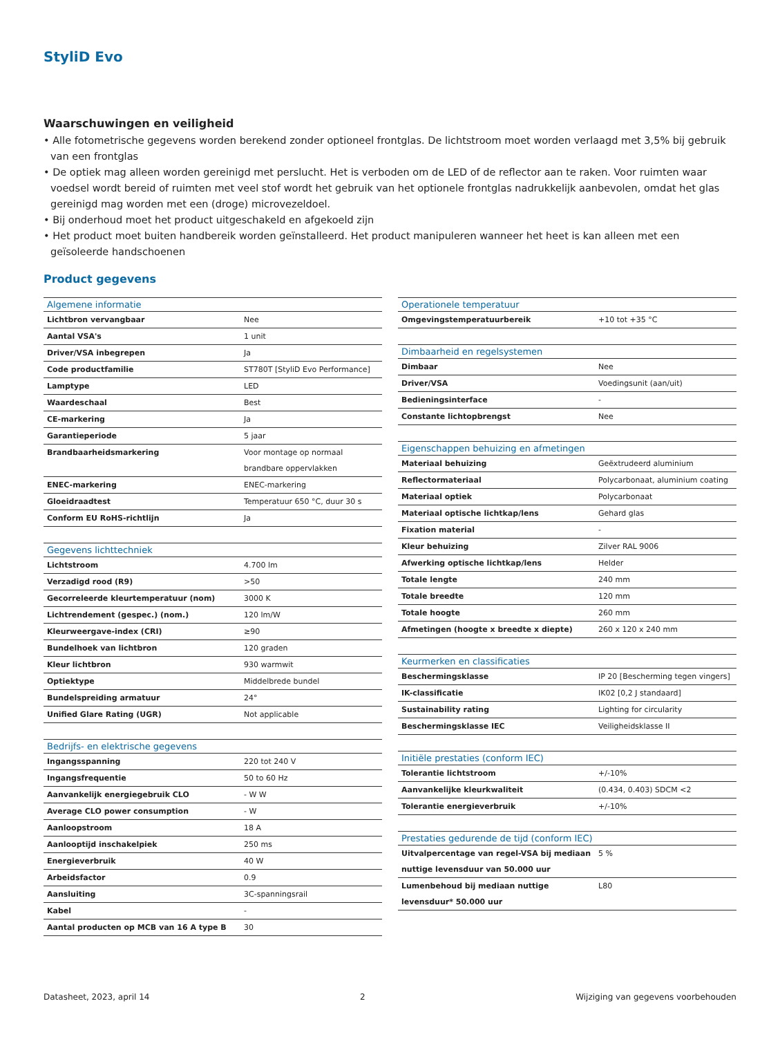StyliD Evo
Waarschuwingen en veiligheid
• Alle fotometrische gegevens worden berekend zonder optioneel frontglas. De lichtstroom moet worden verlaagd met 3,5% bij gebruik van een frontglas
• De optiek mag alleen worden gereinigd met perslucht. Het is verboden om de LED of de reflector aan te raken. Voor ruimten waar voedsel wordt bereid of ruimten met veel stof wordt het gebruik van het optionele frontglas nadrukkelijk aanbevolen, omdat het glas gereinigd mag worden met een (droge) microvezeldoel.
• Bij onderhoud moet het product uitgeschakeld en afgekoeld zijn
• Het product moet buiten handbereik worden geïnstalleerd. Het product manipuleren wanneer het heet is kan alleen met een geïsoleerde handschoenen
Product gegevens
| Algemene informatie | |
| --- | --- |
| Lichtbron vervangbaar | Nee |
| Aantal VSA's | 1 unit |
| Driver/VSA inbegrepen | Ja |
| Code productfamilie | ST780T [StyliD Evo Performance] |
| Lamptype | LED |
| Waardeschaal | Best |
| CE-markering | Ja |
| Garantieperiode | 5 jaar |
| Brandbaarheidsmarkering | Voor montage op normaal brandbare oppervlakken |
| ENEC-markering | ENEC-markering |
| Gloeidraadtest | Temperatuur 650 °C, duur 30 s |
| Conform EU RoHS-richtlijn | Ja |
| Gegevens lichttechniek | |
| --- | --- |
| Lichtstroom | 4.700 lm |
| Verzadigd rood (R9) | >50 |
| Gecorreleerde kleurtemperatuur (nom) | 3000 K |
| Lichtrendement (gespec.) (nom.) | 120 lm/W |
| Kleurweergave-index (CRI) | ≥90 |
| Bundelhoek van lichtbron | 120 graden |
| Kleur lichtbron | 930 warmwit |
| Optiektype | Middelbrede bundel |
| Bundelspreiding armatuur | 24° |
| Unified Glare Rating (UGR) | Not applicable |
| Bedrijfs- en elektrische gegevens | |
| --- | --- |
| Ingangsspanning | 220 tot 240 V |
| Ingangsfrequentie | 50 to 60 Hz |
| Aanvankelijk energiegebruik CLO | - W W |
| Average CLO power consumption | - W |
| Aanloopstroom | 18 A |
| Aanlooptijd inschakelpiek | 250 ms |
| Energieverbruik | 40 W |
| Arbeidsfactor | 0.9 |
| Aansluiting | 3C-spanningsrail |
| Kabel | - |
| Aantal producten op MCB van 16 A type B | 30 |
| Operationele temperatuur | |
| --- | --- |
| Omgevingstemperatuurbereik | +10 tot +35 °C |
| Dimbaarheid en regelsystemen | |
| --- | --- |
| Dimbaar | Nee |
| Driver/VSA | Voedingsunit (aan/uit) |
| Bedieningsinterface | - |
| Constante lichtopbrengst | Nee |
| Eigenschappen behuizing en afmetingen | |
| --- | --- |
| Materiaal behuizing | Geëxtrudeerd aluminium |
| Reflectormateriaal | Polycarbonaat, aluminium coating |
| Materiaal optiek | Polycarbonaat |
| Materiaal optische lichtkap/lens | Gehard glas |
| Fixation material | - |
| Kleur behuizing | Zilver RAL 9006 |
| Afwerking optische lichtkap/lens | Helder |
| Totale lengte | 240 mm |
| Totale breedte | 120 mm |
| Totale hoogte | 260 mm |
| Afmetingen (hoogte x breedte x diepte) | 260 x 120 x 240 mm |
| Keurmerken en classificaties | |
| --- | --- |
| Beschermingsklasse | IP 20 [Bescherming tegen vingers] |
| IK-classificatie | IK02 [0,2 J standaard] |
| Sustainability rating | Lighting for circularity |
| Beschermingsklasse IEC | Veiligheidsklasse II |
| Initiële prestaties (conform IEC) | |
| --- | --- |
| Tolerantie lichtstroom | +/-10% |
| Aanvankelijke kleurkwaliteit | (0.434, 0.403) SDCM <2 |
| Tolerantie energieverbruik | +/-10% |
| Prestaties gedurende de tijd (conform IEC) | |
| --- | --- |
| Uitvalpercentage van regel-VSA bij mediaan nuttige levensduur van 50.000 uur | 5 % |
| Lumenbehoud bij mediaan nuttige levensduur* 50.000 uur | L80 |
Datasheet, 2023, april 14 2 Wijziging van gegevens voorbehouden